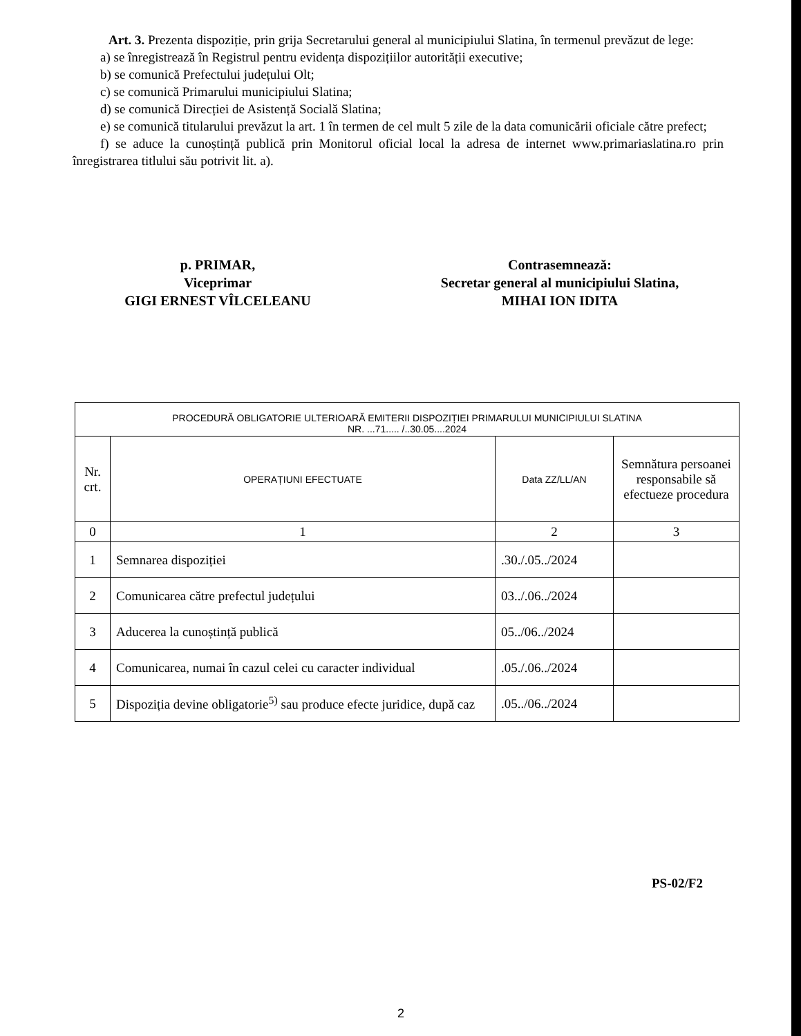Art. 3. Prezenta dispoziție, prin grija Secretarului general al municipiului Slatina, în termenul prevăzut de lege:
a) se înregistrează în Registrul pentru evidența dispozițiilor autorității executive;
b) se comunică Prefectului județului Olt;
c) se comunică Primarului municipiului Slatina;
d) se comunică Direcției de Asistență Socială Slatina;
e) se comunică titularului prevăzut la art. 1 în termen de cel mult 5 zile de la data comunicării oficiale către prefect;
f) se aduce la cunoștință publică prin Monitorul oficial local la adresa de internet www.primariaslatina.ro prin înregistrarea titlului său potrivit lit. a).
p. PRIMAR,
Viceprimar
GIGI ERNEST VÎLCELEANU
Contrasemnează:
Secretar general al municipiului Slatina,
MIHAI ION IDITA
| PROCEDURĂ OBLIGATORIE ULTERIOARĂ EMITERII DISPOZIȚIEI PRIMARULUI MUNICIPIULUI SLATINA NR. ...71..... /..30.05....2024 | | | |
| --- | --- | --- | --- |
| Nr. crt. | OPERAȚIUNI EFECTUATE | Data ZZ/LL/AN | Semnătura persoanei responsabile să efectueze procedura |
| 0 | 1 | 2 | 3 |
| 1 | Semnarea dispoziției | .30./.05../2024 | |
| 2 | Comunicarea către prefectul județului | 03../.06../2024 | |
| 3 | Aducerea la cunoștință publică | 05../06../2024 | |
| 4 | Comunicarea, numai în cazul celei cu caracter individual | .05./.06../2024 | |
| 5 | Dispoziția devine obligatorie<sup>5)</sup> sau produce efecte juridice, după caz | .05../06../2024 | |
PS-02/F2
2